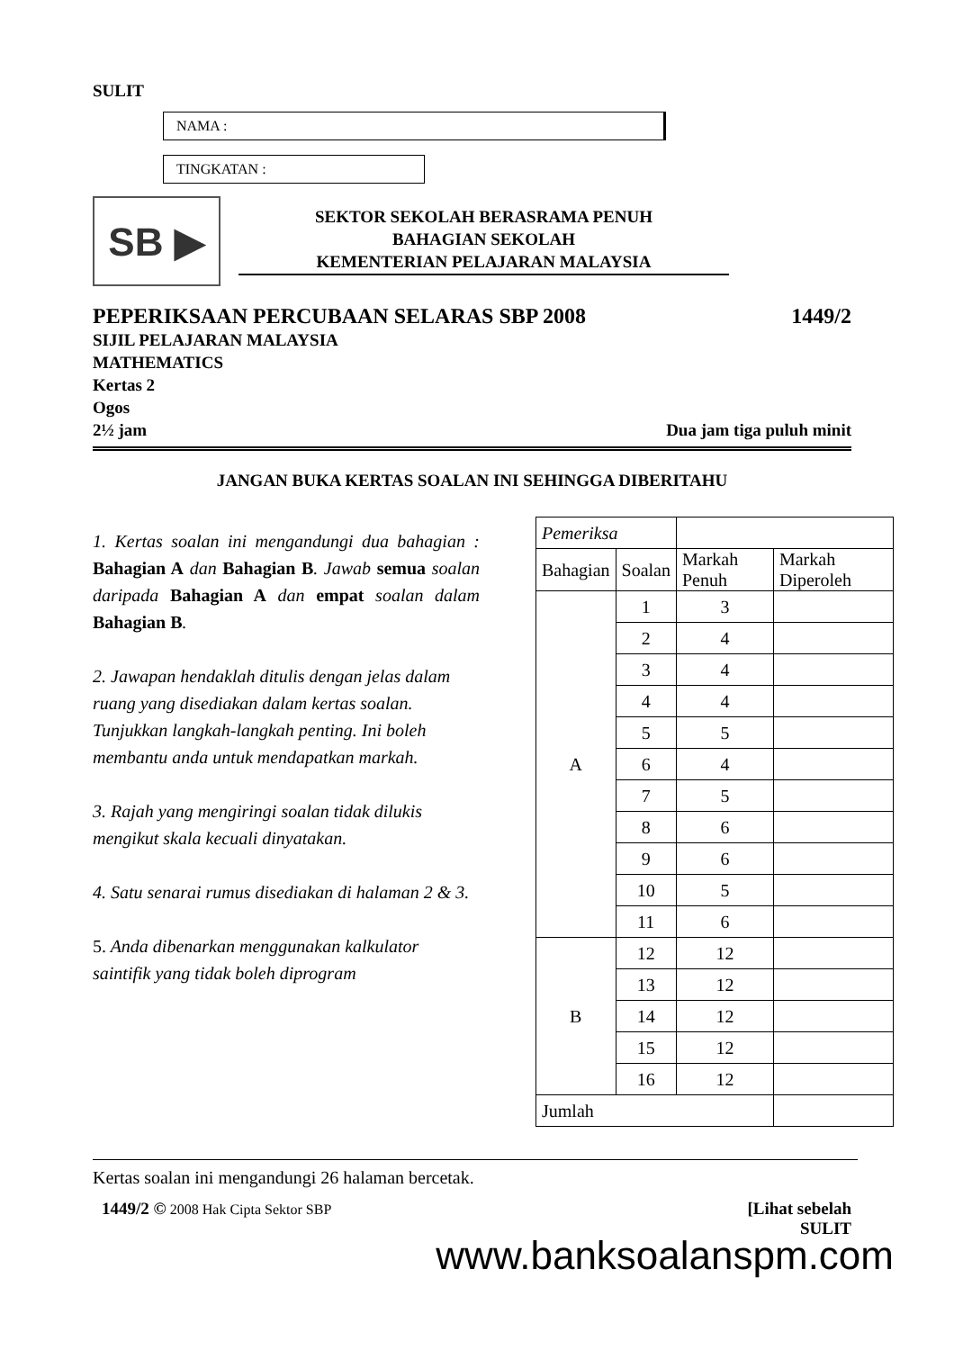SULIT
NAMA :
TINGKATAN :
SB ▶
SEKTOR SEKOLAH BERASRAMA PENUH
BAHAGIAN SEKOLAH
KEMENTERIAN PELAJARAN MALAYSIA
PEPERIKSAAN PERCUBAAN SELARAS SBP 2008 1449/2
SIJIL PELAJARAN MALAYSIA
MATHEMATICS
Kertas 2
Ogos
2½ jam Dua jam tiga puluh minit
JANGAN BUKA KERTAS SOALAN INI SEHINGGA DIBERITAHU
1. Kertas soalan ini mengandungi dua bahagian : Bahagian A dan Bahagian B. Jawab semua soalan daripada Bahagian A dan empat soalan dalam Bahagian B.
2. Jawapan hendaklah ditulis dengan jelas dalam ruang yang disediakan dalam kertas soalan. Tunjukkan langkah-langkah penting. Ini boleh membantu anda untuk mendapatkan markah.
3. Rajah yang mengiringi soalan tidak dilukis mengikut skala kecuali dinyatakan.
4. Satu senarai rumus disediakan di halaman 2 & 3.
5. Anda dibenarkan menggunakan kalkulator saintifik yang tidak boleh diprogram
| Pemeriksa | | | |
| --- | --- | --- | --- |
| Bahagian | Soalan | Markah Penuh | Markah Diperoleh |
| A | 1 | 3 | |
| | 2 | 4 | |
| | 3 | 4 | |
| | 4 | 4 | |
| | 5 | 5 | |
| | 6 | 4 | |
| | 7 | 5 | |
| | 8 | 6 | |
| | 9 | 6 | |
| | 10 | 5 | |
| | 11 | 6 | |
| B | 12 | 12 | |
| | 13 | 12 | |
| | 14 | 12 | |
| | 15 | 12 | |
| | 16 | 12 | |
| Jumlah | | | |
Kertas soalan ini mengandungi 26 halaman bercetak.
1449/2 © 2008 Hak Cipta Sektor SBP
[Lihat sebelah
SULIT
www.banksoalanspm.com